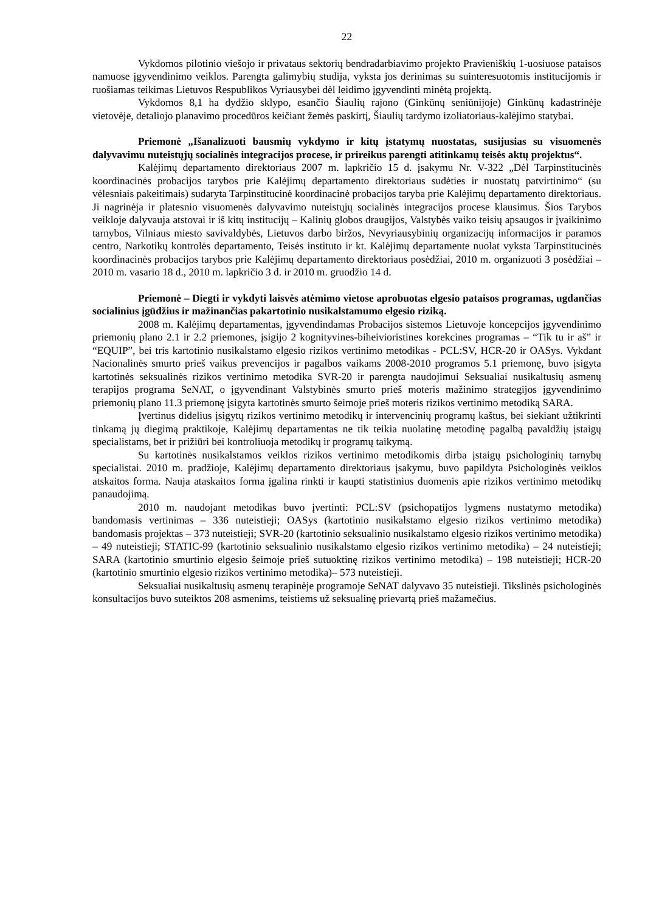22
Vykdomos pilotinio viešojo ir privataus sektorių bendradarbiavimo projekto Pravieniškių 1-uosiuose pataisos namuose įgyvendinimo veiklos. Parengta galimybių studija, vyksta jos derinimas su suinteresuotomis institucijomis ir ruošiamas teikimas Lietuvos Respublikos Vyriausybei dėl leidimo įgyvendinti minėtą projektą.
Vykdomos 8,1 ha dydžio sklypo, esančio Šiaulių rajono (Ginkūnų seniūnijoje) Ginkūnų kadastrinėje vietovėje, detaliojo planavimo procedūros keičiant žemės paskirtį, Šiaulių tardymo izoliatoriaus-kalėjimo statybai.
Priemonė „Išanalizuoti bausmių vykdymo ir kitų įstatymų nuostatas, susijusias su visuomenės dalyvavimu nuteistųjų socialinės integracijos procese, ir prireikus parengti atitinkamų teisės aktų projektus“.
Kalėjimų departamento direktoriaus 2007 m. lapkričio 15 d. įsakymu Nr. V-322 „Dėl Tarpinstitucinės koordinacinės probacijos tarybos prie Kalėjimų departamento direktoriaus sudėties ir nuostatų patvirtinimo“ (su vėlesniais pakeitimais) sudaryta Tarpinstitucinė koordinacinė probacijos taryba prie Kalėjimų departamento direktoriaus. Ji nagrinėja ir platesnio visuomenės dalyvavimo nuteistųjų socialinės integracijos procese klausimus. Šios Tarybos veikloje dalyvauja atstovai ir iš kitų institucijų – Kalinių globos draugijos, Valstybės vaiko teisių apsaugos ir įvaikinimo tarnybos, Vilniaus miesto savivaldybės, Lietuvos darbo biržos, Nevyriausybinių organizacijų informacijos ir paramos centro, Narkotikų kontrolės departamento, Teisės instituto ir kt. Kalėjimų departamente nuolat vyksta Tarpinstitucinės koordinacinės probacijos tarybos prie Kalėjimų departamento direktoriaus posėdžiai, 2010 m. organizuoti 3 posėdžiai – 2010 m. vasario 18 d., 2010 m. lapkričio 3 d. ir 2010 m. gruodžio 14 d.
Priemonė – Diegti ir vykdyti laisvės atėmimo vietose aprobuotas elgesio pataisos programas, ugdančias socialinius įgūdžius ir mažinančias pakartotinio nusikalstamumo elgesio riziką.
2008 m. Kalėjimų departamentas, įgyvendindamas Probacijos sistemos Lietuvoje koncepcijos įgyvendinimo priemonių plano 2.1 ir 2.2 priemones, įsigijo 2 kognityvines-biheivioristines korekcines programas – “Tik tu ir aš” ir “EQUIP”, bei tris kartotinio nusikalstamo elgesio rizikos vertinimo metodikas - PCL:SV, HCR-20 ir OASys. Vykdant Nacionalinės smurto prieš vaikus prevencijos ir pagalbos vaikams 2008-2010 programos 5.1 priemonę, buvo įsigyta kartotinės seksualinės rizikos vertinimo metodika SVR-20 ir parengta naudojimui Seksualiai nusikaltusių asmenų terapijos programa SeNAT, o įgyvendinant Valstybinės smurto prieš moteris mažinimo strategijos įgyvendinimo priemonių plano 11.3 priemonę įsigyta kartotinės smurto šeimoje prieš moteris rizikos vertinimo metodiką SARA.
Įvertinus didelius įsigytų rizikos vertinimo metodikų ir intervencinių programų kaštus, bei siekiant užtikrinti tinkamą jų diegimą praktikoje, Kalėjimų departamentas ne tik teikia nuolatinę metodinę pagalbą pavaldžių įstaigų specialistams, bet ir prižiūri bei kontroliuoja metodikų ir programų taikymą.
Su kartotinės nusikalstamos veiklos rizikos vertinimo metodikomis dirba įstaigų psichologinių tarnybų specialistai. 2010 m. pradžioje, Kalėjimų departamento direktoriaus įsakymu, buvo papildyta Psichologinės veiklos atskaitos forma. Nauja ataskaitos forma įgalina rinkti ir kaupti statistinius duomenis apie rizikos vertinimo metodikų panaudojimą.
2010 m. naudojant metodikas buvo įvertinti: PCL:SV (psichopatijos lygmens nustatymo metodika) bandomasis vertinimas – 336 nuteistieji; OASys (kartotinio nusikalstamo elgesio rizikos vertinimo metodika) bandomasis projektas – 373 nuteistieji; SVR-20 (kartotinio seksualinio nusikalstamo elgesio rizikos vertinimo metodika) – 49 nuteistieji; STATIC-99 (kartotinio seksualinio nusikalstamo elgesio rizikos vertinimo metodika) – 24 nuteistieji; SARA (kartotinio smurtinio elgesio šeimoje prieš sutuoktinę rizikos vertinimo metodika) – 198 nuteistieji; HCR-20 (kartotinio smurtinio elgesio rizikos vertinimo metodika)– 573 nuteistieji.
Seksualiai nusikaltusių asmenų terapinėje programoje SeNAT dalyvavo 35 nuteistieji. Tikslinės psichologinės konsultacijos buvo suteiktos 208 asmenims, teistiems už seksualinę prievartą prieš mažamečius.